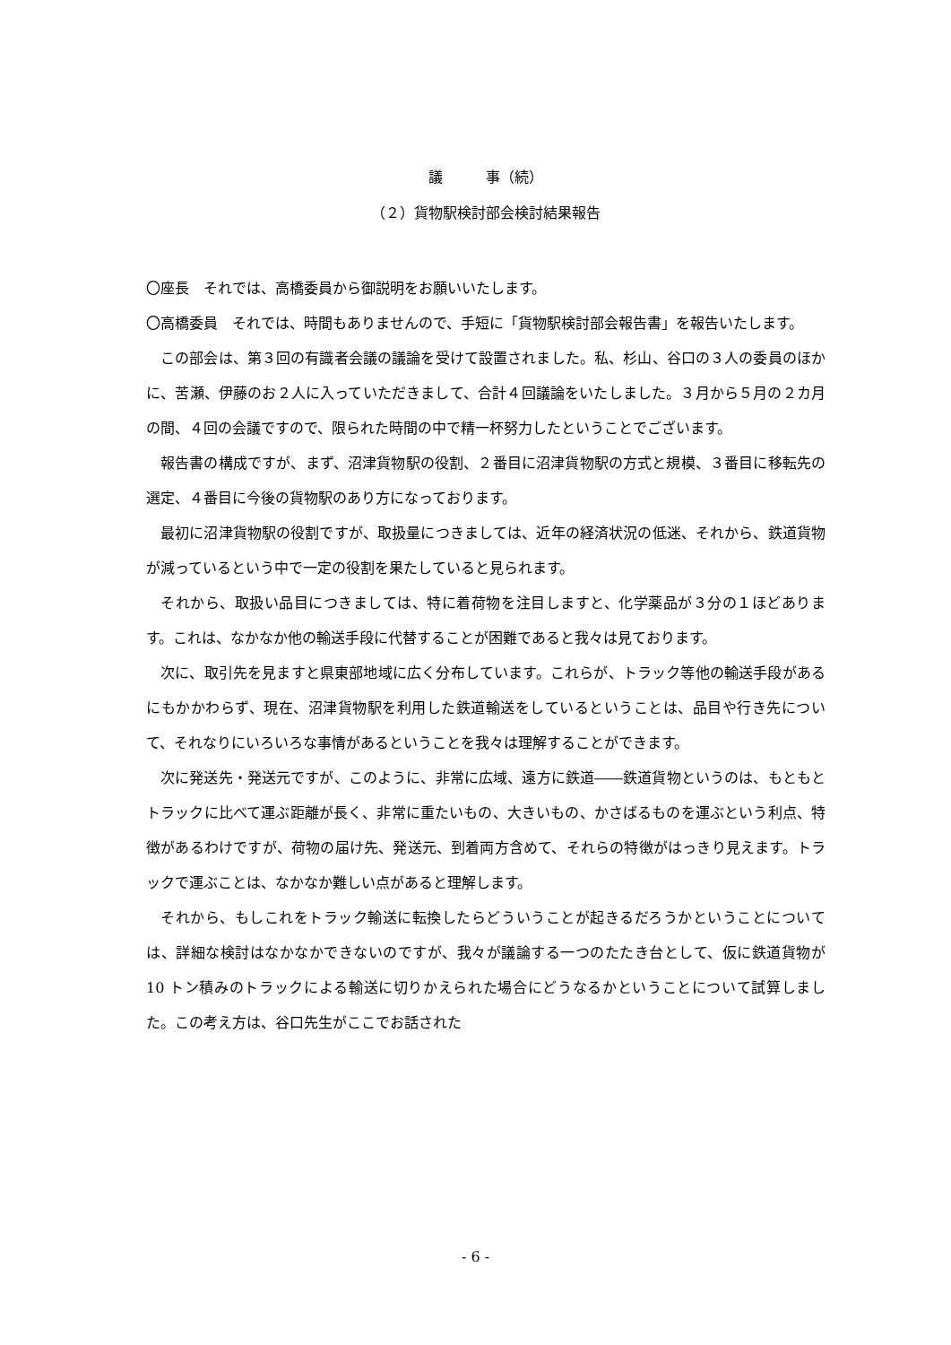議　　　事（続）
（２）貨物駅検討部会検討結果報告
〇座長　それでは、高橋委員から御説明をお願いいたします。
〇高橋委員　それでは、時間もありませんので、手短に「貨物駅検討部会報告書」を報告いたします。
この部会は、第３回の有識者会議の議論を受けて設置されました。私、杉山、谷口の３人の委員のほかに、苦瀬、伊藤のお２人に入っていただきまして、合計４回議論をいたしました。３月から５月の２カ月の間、４回の会議ですので、限られた時間の中で精一杯努力したということでございます。
報告書の構成ですが、まず、沼津貨物駅の役割、２番目に沼津貨物駅の方式と規模、３番目に移転先の選定、４番目に今後の貨物駅のあり方になっております。
最初に沼津貨物駅の役割ですが、取扱量につきましては、近年の経済状況の低迷、それから、鉄道貨物が減っているという中で一定の役割を果たしていると見られます。
それから、取扱い品目につきましては、特に着荷物を注目しますと、化学薬品が３分の１ほどあります。これは、なかなか他の輸送手段に代替することが困難であると我々は見ております。
次に、取引先を見ますと県東部地域に広く分布しています。これらが、トラック等他の輸送手段があるにもかかわらず、現在、沼津貨物駅を利用した鉄道輸送をしているということは、品目や行き先について、それなりにいろいろな事情があるということを我々は理解することができます。
次に発送先・発送元ですが、このように、非常に広域、遠方に鉄道――鉄道貨物というのは、もともとトラックに比べて運ぶ距離が長く、非常に重たいもの、大きいもの、かさばるものを運ぶという利点、特徴があるわけですが、荷物の届け先、発送元、到着両方含めて、それらの特徴がはっきり見えます。トラックで運ぶことは、なかなか難しい点があると理解します。
それから、もしこれをトラック輸送に転換したらどういうことが起きるだろうかということについては、詳細な検討はなかなかできないのですが、我々が議論する一つのたたき台として、仮に鉄道貨物が 10 トン積みのトラックによる輸送に切りかえられた場合にどうなるかということについて試算しました。この考え方は、谷口先生がここでお話された
- 6 -